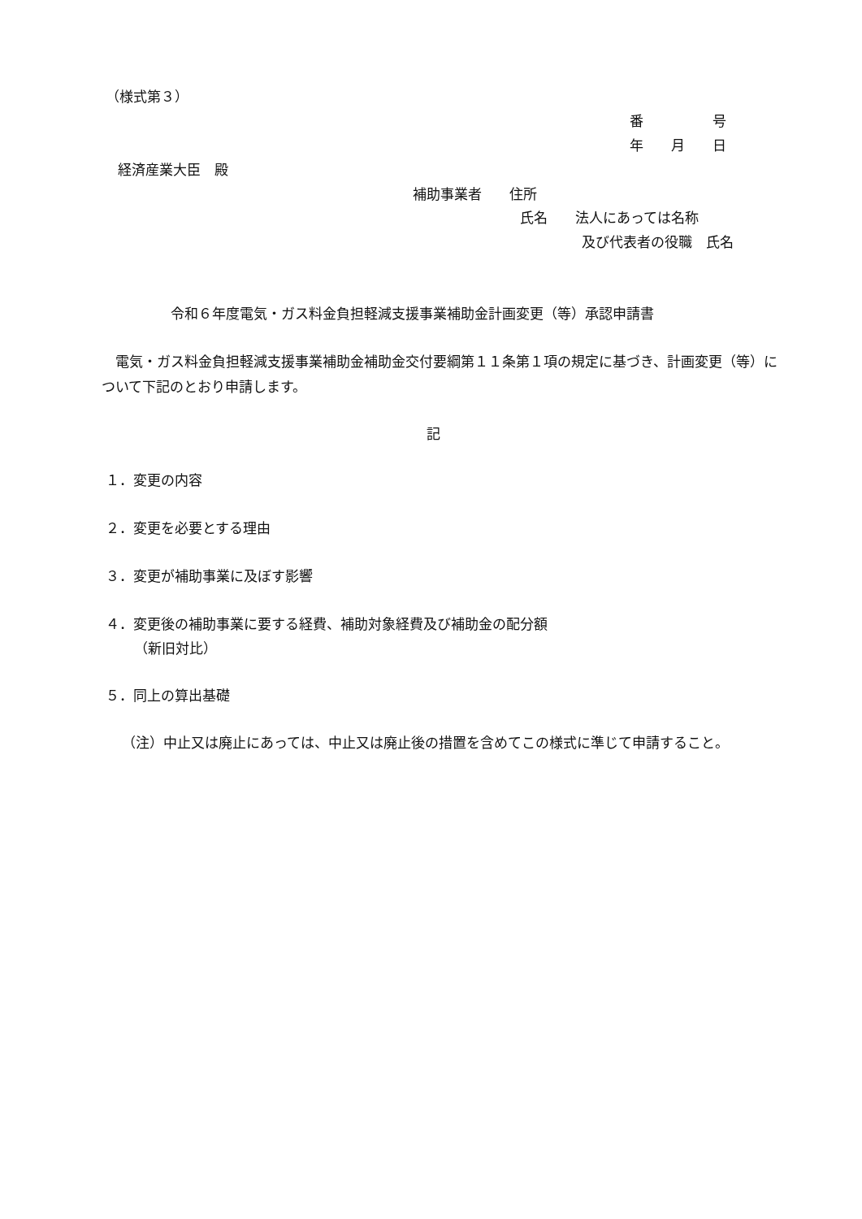（様式第３）
番     号
年  月  日
経済産業大臣　殿
補助事業者  住所
氏名  法人にあっては名称
及び代表者の役職　氏名
令和６年度電気・ガス料金負担軽減支援事業補助金計画変更（等）承認申請書
　電気・ガス料金負担軽減支援事業補助金補助金交付要綱第１１条第１項の規定に基づき、計画変更（等）について下記のとおり申請します。
記
１．変更の内容
２．変更を必要とする理由
３．変更が補助事業に及ぼす影響
４．変更後の補助事業に要する経費、補助対象経費及び補助金の配分額
（新旧対比）
５．同上の算出基礎
（注）中止又は廃止にあっては、中止又は廃止後の措置を含めてこの様式に準じて申請すること。